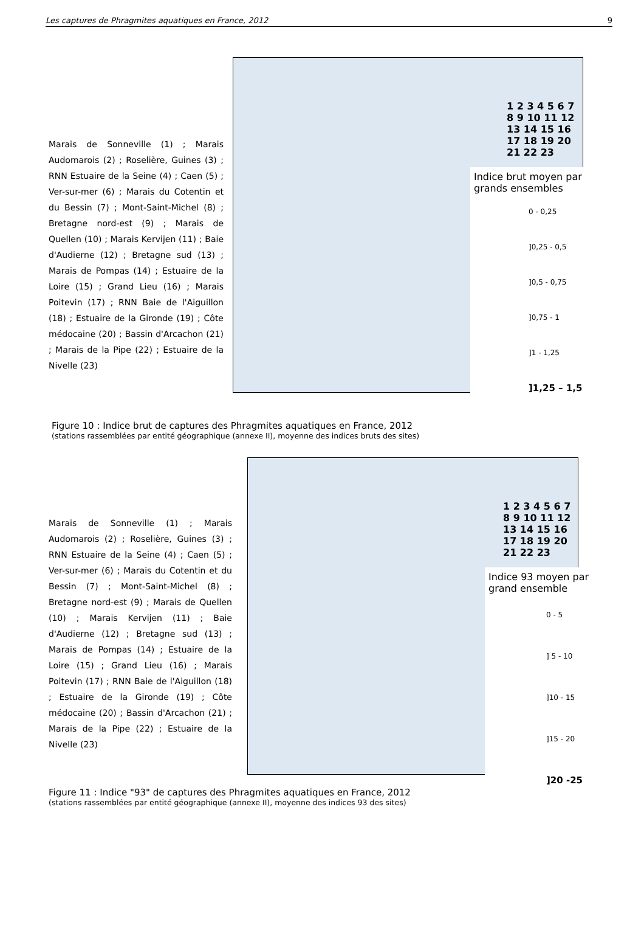Les captures de Phragmites aquatiques en France, 2012 9
Marais de Sonneville (1) ; Marais Audomarois (2) ; Roselière, Guines (3) ; RNN Estuaire de la Seine (4) ; Caen (5) ; Ver-sur-mer (6) ; Marais du Cotentin et du Bessin (7) ; Mont-Saint-Michel (8) ; Bretagne nord-est (9) ; Marais de Quellen (10) ; Marais Kervijen (11) ; Baie d'Audierne (12) ; Bretagne sud (13) ; Marais de Pompas (14) ; Estuaire de la Loire (15) ; Grand Lieu (16) ; Marais Poitevin (17) ; RNN Baie de l'Aiguillon (18) ; Estuaire de la Gironde (19) ; Côte médocaine (20) ; Bassin d'Arcachon (21) ; Marais de la Pipe (22) ; Estuaire de la Nivelle (23)
Indice brut moyen par grands ensembles
0 - 0,25
]0,25 - 0,5
]0,5 - 0,75
]0,75 - 1
]1 - 1,25
]1,25 – 1,5
1 2 3 4 5 6 7 8 9 10 11 12 13 14 15 16 17 18 19 20 21 22 23
Figure 10 : Indice brut de captures des Phragmites aquatiques en France, 2012
(stations rassemblées par entité géographique (annexe II), moyenne des indices bruts des sites)
Marais de Sonneville (1) ; Marais Audomarois (2) ; Roselière, Guines (3) ; RNN Estuaire de la Seine (4) ; Caen (5) ; Ver-sur-mer (6) ; Marais du Cotentin et du Bessin (7) ; Mont-Saint-Michel (8) ; Bretagne nord-est (9) ; Marais de Quellen (10) ; Marais Kervijen (11) ; Baie d'Audierne (12) ; Bretagne sud (13) ; Marais de Pompas (14) ; Estuaire de la Loire (15) ; Grand Lieu (16) ; Marais Poitevin (17) ; RNN Baie de l'Aiguillon (18) ; Estuaire de la Gironde (19) ; Côte médocaine (20) ; Bassin d'Arcachon (21) ; Marais de la Pipe (22) ; Estuaire de la Nivelle (23)
Indice 93 moyen par grand ensemble
0 - 5
] 5 - 10
]10 - 15
]15 - 20
]20 -25
1 2 3 4 5 6 7 8 9 10 11 12 13 14 15 16 17 18 19 20 21 22 23
Figure 11 : Indice "93" de captures des Phragmites aquatiques en France, 2012
(stations rassemblées par entité géographique (annexe II), moyenne des indices 93 des sites)